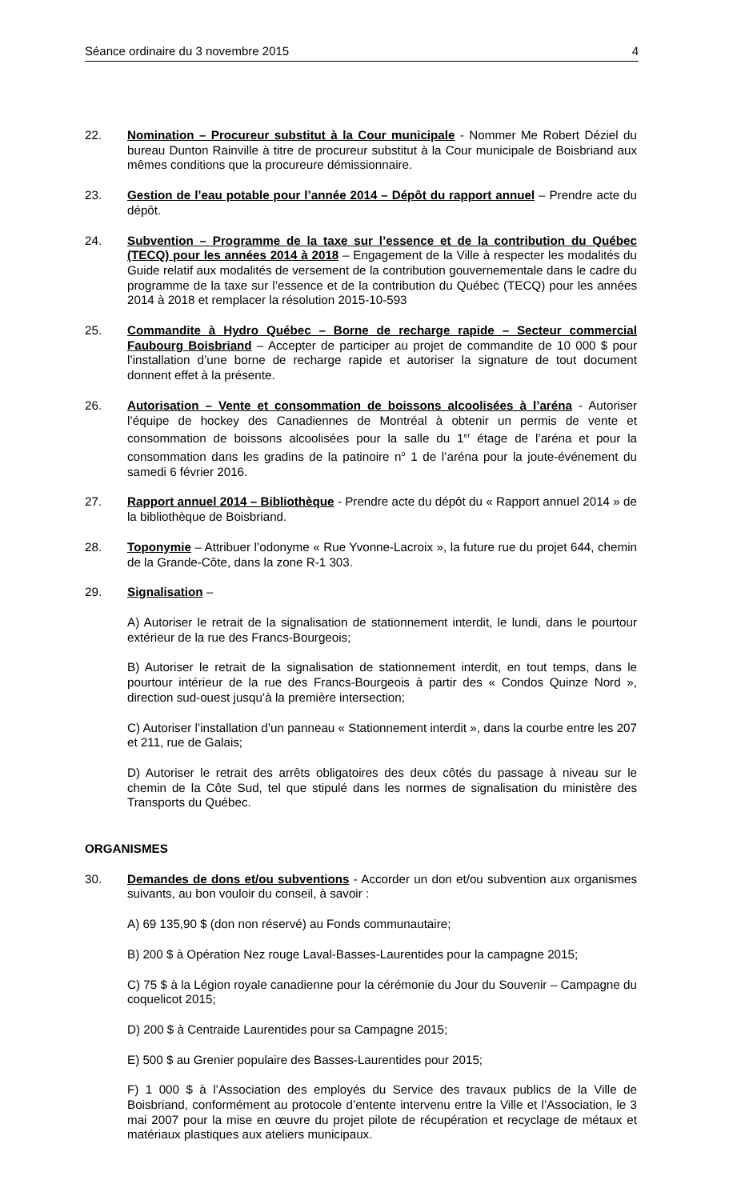Séance ordinaire du 3 novembre 2015 4
22. Nomination – Procureur substitut à la Cour municipale - Nommer Me Robert Déziel du bureau Dunton Rainville à titre de procureur substitut à la Cour municipale de Boisbriand aux mêmes conditions que la procureure démissionnaire.
23. Gestion de l’eau potable pour l’année 2014 – Dépôt du rapport annuel – Prendre acte du dépôt.
24. Subvention – Programme de la taxe sur l’essence et de la contribution du Québec (TECQ) pour les années 2014 à 2018 – Engagement de la Ville à respecter les modalités du Guide relatif aux modalités de versement de la contribution gouvernementale dans le cadre du programme de la taxe sur l’essence et de la contribution du Québec (TECQ) pour les années 2014 à 2018 et remplacer la résolution 2015-10-593
25. Commandite à Hydro Québec – Borne de recharge rapide – Secteur commercial Faubourg Boisbriand – Accepter de participer au projet de commandite de 10 000 $ pour l’installation d’une borne de recharge rapide et autoriser la signature de tout document donnent effet à la présente.
26. Autorisation – Vente et consommation de boissons alcoolisées à l’aréna - Autoriser l’équipe de hockey des Canadiennes de Montréal à obtenir un permis de vente et consommation de boissons alcoolisées pour la salle du 1<sup>er</sup> étage de l’aréna et pour la consommation dans les gradins de la patinoire n<sup>o</sup> 1 de l’aréna pour la joute-événement du samedi 6 février 2016.
27. Rapport annuel 2014 – Bibliothèque - Prendre acte du dépôt du « Rapport annuel 2014 » de la bibliothèque de Boisbriand.
28. Toponymie – Attribuer l’odonyme « Rue Yvonne-Lacroix », la future rue du projet 644, chemin de la Grande-Côte, dans la zone R-1 303.
29. Signalisation –
A) Autoriser le retrait de la signalisation de stationnement interdit, le lundi, dans le pourtour extérieur de la rue des Francs-Bourgeois;
B) Autoriser le retrait de la signalisation de stationnement interdit, en tout temps, dans le pourtour intérieur de la rue des Francs-Bourgeois à partir des « Condos Quinze Nord », direction sud-ouest jusqu’à la première intersection;
C) Autoriser l’installation d’un panneau « Stationnement interdit », dans la courbe entre les 207 et 211, rue de Galais;
D) Autoriser le retrait des arrêts obligatoires des deux côtés du passage à niveau sur le chemin de la Côte Sud, tel que stipulé dans les normes de signalisation du ministère des Transports du Québec.
ORGANISMES
30. Demandes de dons et/ou subventions - Accorder un don et/ou subvention aux organismes suivants, au bon vouloir du conseil, à savoir :
A) 69 135,90 $ (don non réservé) au Fonds communautaire;
B) 200 $ à Opération Nez rouge Laval-Basses-Laurentides pour la campagne 2015;
C) 75 $ à la Légion royale canadienne pour la cérémonie du Jour du Souvenir – Campagne du coquelicot 2015;
D) 200 $ à Centraide Laurentides pour sa Campagne 2015;
E) 500 $ au Grenier populaire des Basses-Laurentides pour 2015;
F) 1 000 $ à l’Association des employés du Service des travaux publics de la Ville de Boisbriand, conformément au protocole d’entente intervenu entre la Ville et l’Association, le 3 mai 2007 pour la mise en œuvre du projet pilote de récupération et recyclage de métaux et matériaux plastiques aux ateliers municipaux.